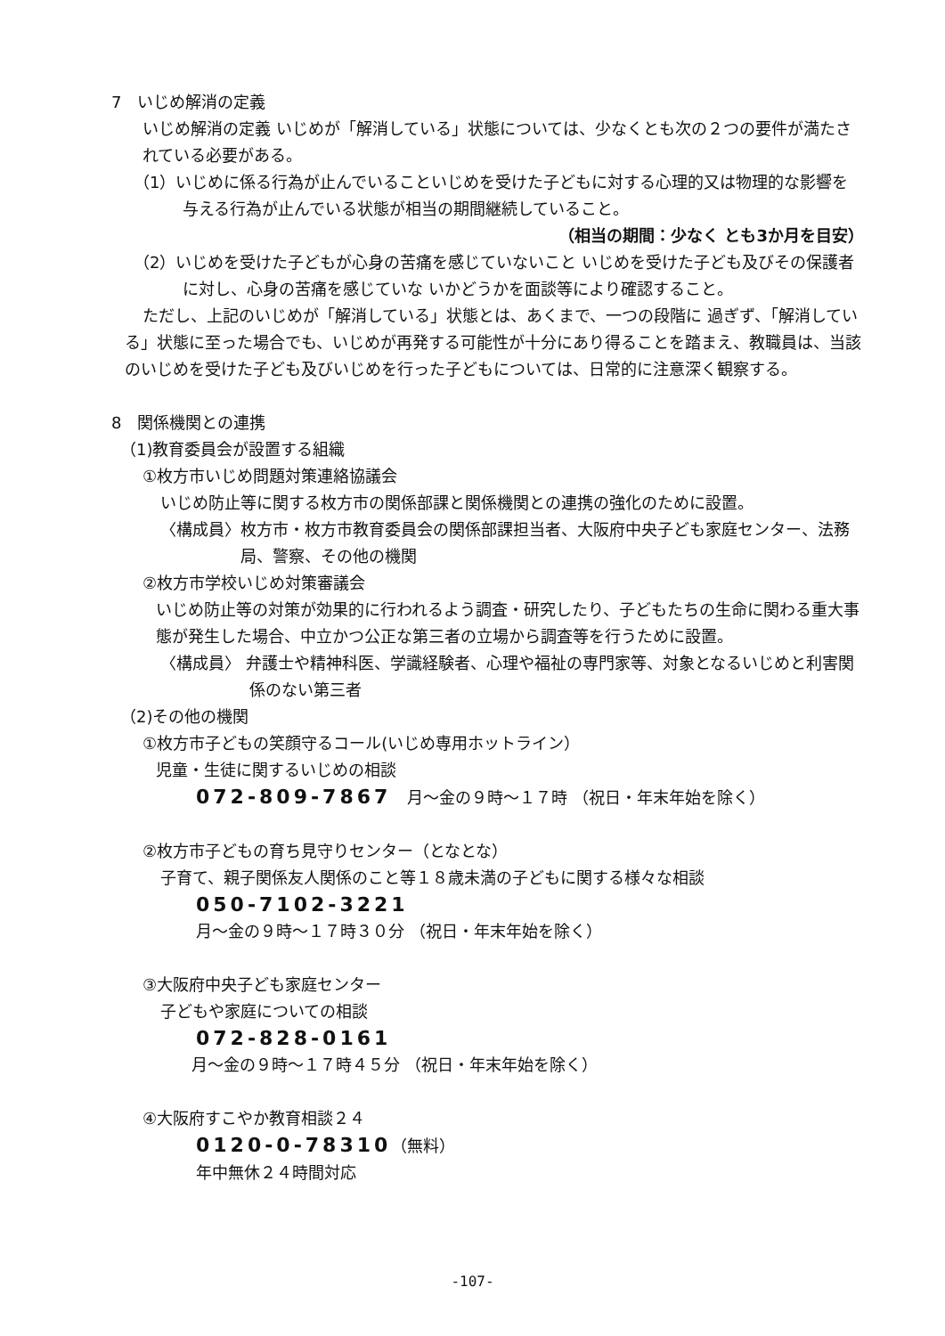7　いじめ解消の定義
いじめ解消の定義 いじめが「解消している」状態については、少なくとも次の２つの要件が満たされている必要がある。
（1）いじめに係る行為が止んでいることいじめを受けた子どもに対する心理的又は物理的な影響を与える行為が止んでいる状態が相当の期間継続していること。
（相当の期間：少なく とも3か月を目安）
（2）いじめを受けた子どもが心身の苦痛を感じていないこと いじめを受けた子ども及びその保護者に対し、心身の苦痛を感じていな いかどうかを面談等により確認すること。
ただし、上記のいじめが「解消している」状態とは、あくまで、一つの段階に 過ぎず、「解消している」状態に至った場合でも、いじめが再発する可能性が十分にあり得ることを踏まえ、教職員は、当該のいじめを受けた子ども及びいじめを行った子どもについては、日常的に注意深く観察する。
8　関係機関との連携
（1)教育委員会が設置する組織
①枚方市いじめ問題対策連絡協議会
いじめ防止等に関する枚方市の関係部課と関係機関との連携の強化のために設置。
〈構成員〉枚方市・枚方市教育委員会の関係部課担当者、大阪府中央子ども家庭センター、法務局、警察、その他の機関
②枚方市学校いじめ対策審議会
いじめ防止等の対策が効果的に行われるよう調査・研究したり、子どもたちの生命に関わる重大事態が発生した場合、中立かつ公正な第三者の立場から調査等を行うために設置。
〈構成員〉 弁護士や精神科医、学識経験者、心理や福祉の専門家等、対象となるいじめと利害関係のない第三者
（2)その他の機関
①枚方市子どもの笑顔守るコール(いじめ専用ホットライン）
児童・生徒に関するいじめの相談
072-809-7867　月～金の９時～１７時 （祝日・年末年始を除く）
②枚方市子どもの育ち見守りセンター（となとな）
子育て、親子関係友人関係のこと等１８歳未満の子どもに関する様々な相談
050-7102-3221
月～金の９時～１７時３０分 （祝日・年末年始を除く）
③大阪府中央子ども家庭センター
子どもや家庭についての相談
072-828-0161
月～金の９時～１７時４５分 （祝日・年末年始を除く）
④大阪府すこやか教育相談２４
0120-0-78310（無料）
年中無休２４時間対応
-107-